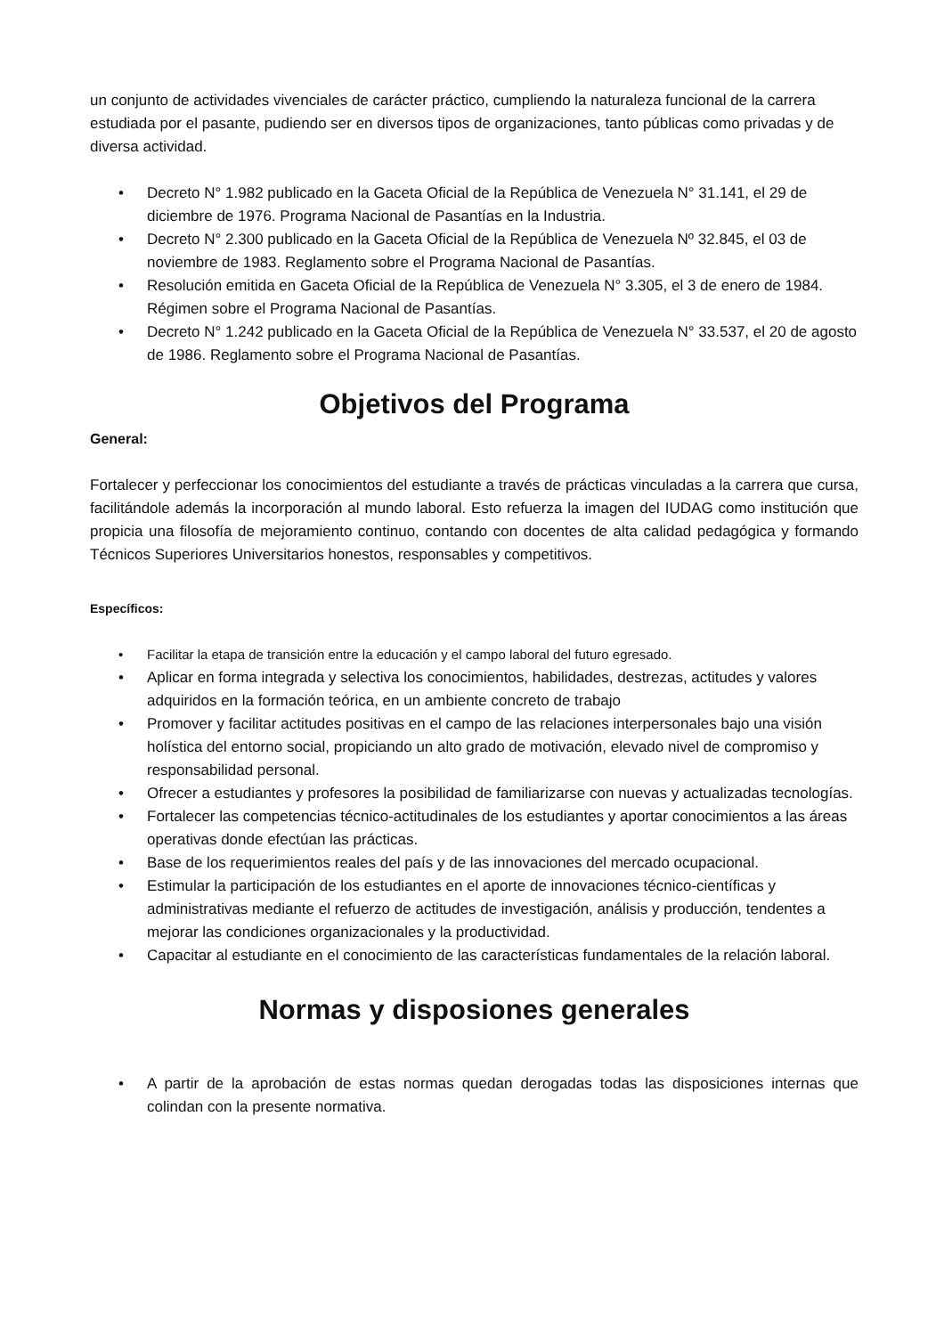un conjunto de actividades vivenciales de carácter práctico, cumpliendo la naturaleza funcional de la carrera estudiada por el pasante, pudiendo ser en diversos tipos de organizaciones, tanto públicas como privadas y de diversa actividad.
• Decreto N° 1.982 publicado en la Gaceta Oficial de la República de Venezuela N° 31.141, el 29 de diciembre de 1976. Programa Nacional de Pasantías en la Industria.
• Decreto N° 2.300 publicado en la Gaceta Oficial de la República de Venezuela Nº 32.845, el 03 de noviembre de 1983. Reglamento sobre el Programa Nacional de Pasantías.
• Resolución emitida en Gaceta Oficial de la República de Venezuela N° 3.305, el 3 de enero de 1984. Régimen sobre el Programa Nacional de Pasantías.
• Decreto N° 1.242 publicado en la Gaceta Oficial de la República de Venezuela N° 33.537, el 20 de agosto de 1986. Reglamento sobre el Programa Nacional de Pasantías.
Objetivos del Programa
General:
Fortalecer y perfeccionar los conocimientos del estudiante a través de prácticas vinculadas a la carrera que cursa, facilitándole además la incorporación al mundo laboral. Esto refuerza la imagen del IUDAG como institución que propicia una filosofía de mejoramiento continuo, contando con docentes de alta calidad pedagógica y formando Técnicos Superiores Universitarios honestos, responsables y competitivos.
Específicos:
• Facilitar la etapa de transición entre la educación y el campo laboral del futuro egresado.
• Aplicar en forma integrada y selectiva los conocimientos, habilidades, destrezas, actitudes y valores adquiridos en la formación teórica, en un ambiente concreto de trabajo
• Promover y facilitar actitudes positivas en el campo de las relaciones interpersonales bajo una visión holística del entorno social, propiciando un alto grado de motivación, elevado nivel de compromiso y responsabilidad personal.
• Ofrecer a estudiantes y profesores la posibilidad de familiarizarse con nuevas y actualizadas tecnologías.
• Fortalecer las competencias técnico-actitudinales de los estudiantes y aportar conocimientos a las áreas operativas donde efectúan las prácticas.
• Base de los requerimientos reales del país y de las innovaciones del mercado ocupacional.
• Estimular la participación de los estudiantes en el aporte de innovaciones técnico-científicas y administrativas mediante el refuerzo de actitudes de investigación, análisis y producción, tendentes a mejorar las condiciones organizacionales y la productividad.
• Capacitar al estudiante en el conocimiento de las características fundamentales de la relación laboral.
Normas y disposiones generales
• A partir de la aprobación de estas normas quedan derogadas todas las disposiciones internas que colindan con la presente normativa.